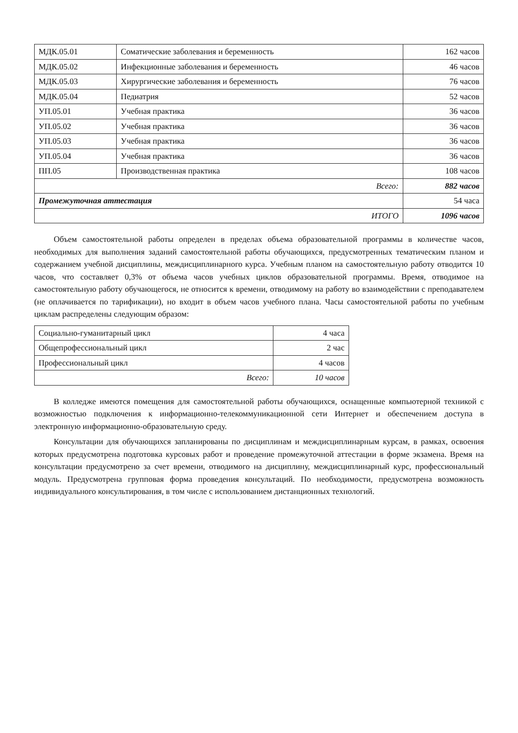| МДК.05.01 | Соматические заболевания и беременность | 162 часов |
| МДК.05.02 | Инфекционные заболевания и беременность | 46 часов |
| МДК.05.03 | Хирургические заболевания и беременность | 76 часов |
| МДК.05.04 | Педиатрия | 52 часов |
| УП.05.01 | Учебная практика | 36 часов |
| УП.05.02 | Учебная практика | 36 часов |
| УП.05.03 | Учебная практика | 36 часов |
| УП.05.04 | Учебная практика | 36 часов |
| ПП.05 | Производственная практика | 108 часов |
| Всего: | | 882 часов |
| Промежуточная аттестация | | 54 часа |
| ИТОГО | | 1096 часов |
Объем самостоятельной работы определен в пределах объема образовательной программы в количестве часов, необходимых для выполнения заданий самостоятельной работы обучающихся, предусмотренных тематическим планом и содержанием учебной дисциплины, междисциплинарного курса. Учебным планом на самостоятельную работу отводится 10 часов, что составляет 0,3% от объема часов учебных циклов образовательной программы. Время, отводимое на самостоятельную работу обучающегося, не относится к времени, отводимому на работу во взаимодействии с преподавателем (не оплачивается по тарификации), но входит в объем часов учебного плана. Часы самостоятельной работы по учебным циклам распределены следующим образом:
| Социально-гуманитарный цикл | 4 часа |
| Общепрофессиональный цикл | 2 час |
| Профессиональный цикл | 4 часов |
| Всего: | 10 часов |
В колледже имеются помещения для самостоятельной работы обучающихся, оснащенные компьютерной техникой с возможностью подключения к информационно-телекоммуникационной сети Интернет и обеспечением доступа в электронную информационно-образовательную среду.
Консультации для обучающихся запланированы по дисциплинам и междисциплинарным курсам, в рамках, освоения которых предусмотрена подготовка курсовых работ и проведение промежуточной аттестации в форме экзамена. Время на консультации предусмотрено за счет времени, отводимого на дисциплину, междисциплинарный курс, профессиональный модуль. Предусмотрена групповая форма проведения консультаций. По необходимости, предусмотрена возможность индивидуального консультирования, в том числе с использованием дистанционных технологий.